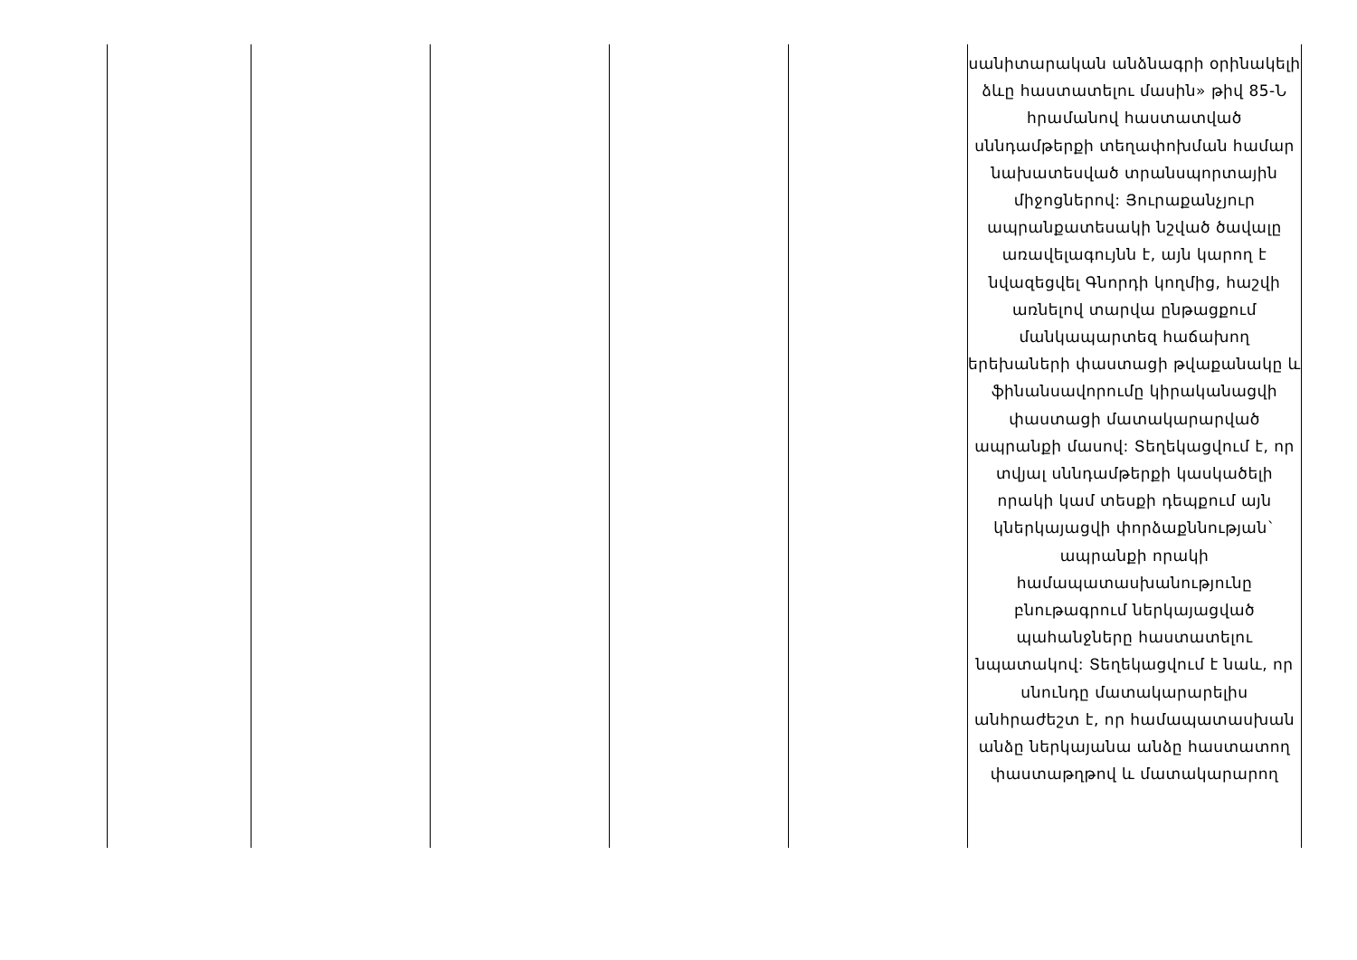| | | | | | սանիտարական անձնագրի օրինակելի ձևը հաստատելու մասին» թիվ 85-Ն հրամանով հաստատված սննդամթերքի տեղափոխման համար նախատեսված տրանսպորտային միջոցներով: Յուրաքանչյուր ապրանքատեսակի նշված ծավալը առավելագույնն է, այն կարող է նվազեցվել Գնորդի կողմից, հաշվի առնելով տարվա ընթացքում մանկապարտեզ հաճախող երեխաների փաստացի թվաքանակը և ֆինանսավորումը կիրականացվի փաստացի մատակարարված ապրանքի մասով: Տեղեկացվում է, որ տվյալ սննդամթերքի կասկածելի որակի կամ տեսքի դեպքում այն կներկայացվի փորձաքննության` ապրանքի որակի համապատասխանությունը բնութագրում ներկայացված պահանջները հաստատելու նպատակով: Տեղեկացվում է նաև, որ սնունդը մատակարարելիս անհրաժեշտ է, որ համապատասխան անձը ներկայանա անձը հաստատող փաստաթղթով և մատակարարող |